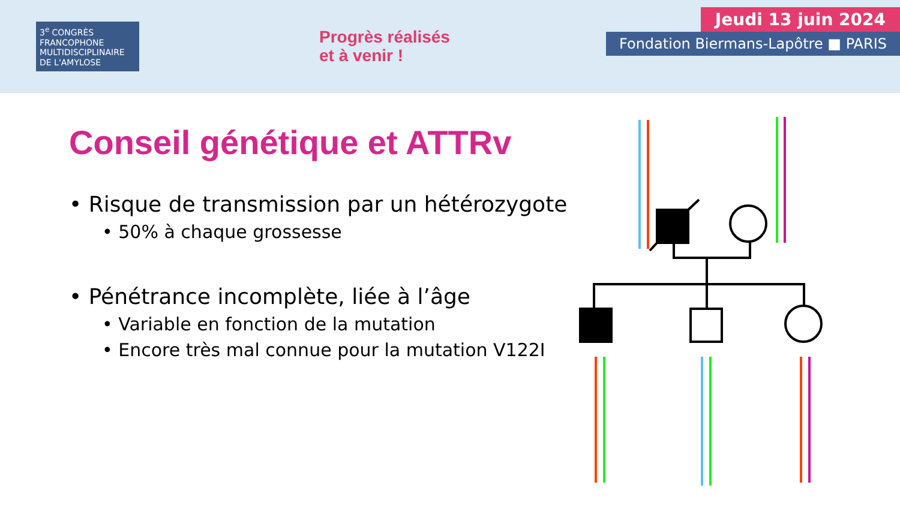3<sup>e</sup> CONGRÈS FRANCOPHONE MULTIDISCIPLINAIRE DE L'AMYLOSE
Progrès réalisés
et à venir !
Jeudi 13 juin 2024
Fondation Biermans-Lapôtre ■ PARIS
Conseil génétique et ATTRv
• Risque de transmission par un hétérozygote
• 50% à chaque grossesse
• Pénétrance incomplète, liée à l’âge
• Variable en fonction de la mutation
• Encore très mal connue pour la mutation V122I